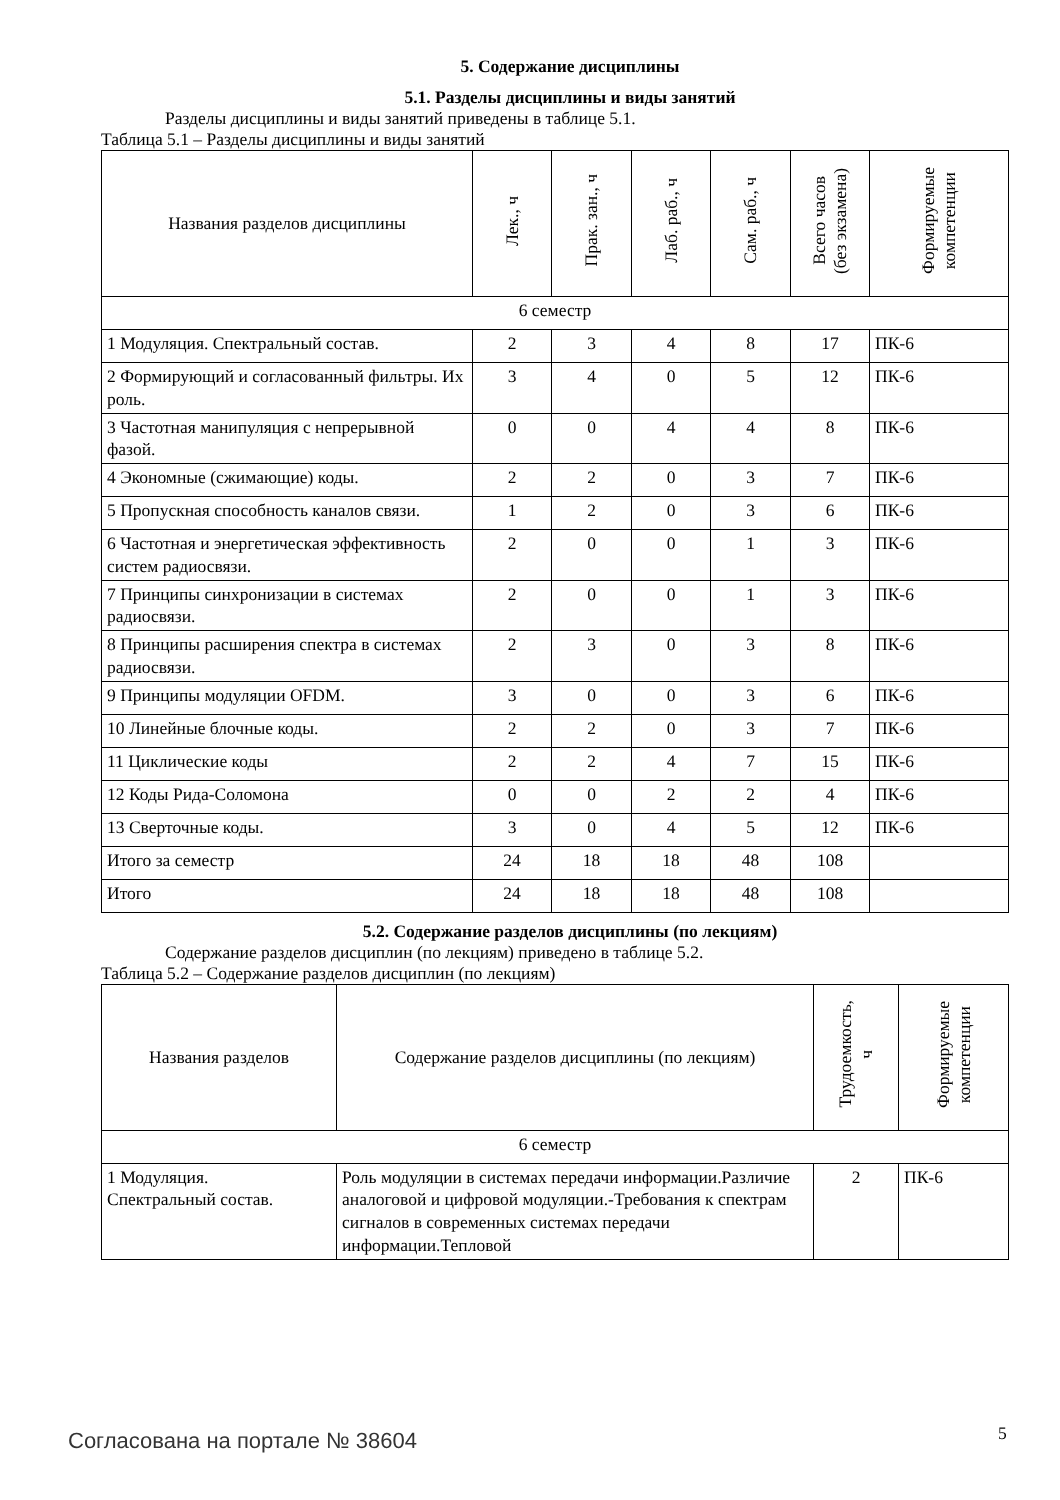5. Содержание дисциплины
5.1. Разделы дисциплины и виды занятий
Разделы дисциплины и виды занятий приведены в таблице 5.1.
Таблица 5.1 – Разделы дисциплины и виды занятий
| Названия разделов дисциплины | Лек., ч | Прак. зан., ч | Лаб. раб., ч | Сам. раб., ч | Всего часов (без экзамена) | Формируемые компетенции |
| --- | --- | --- | --- | --- | --- | --- |
| 6 семестр | | | | | | |
| 1 Модуляция. Спектральный состав. | 2 | 3 | 4 | 8 | 17 | ПК-6 |
| 2 Формирующий и согласованный фильтры. Их роль. | 3 | 4 | 0 | 5 | 12 | ПК-6 |
| 3 Частотная манипуляция с непрерывной фазой. | 0 | 0 | 4 | 4 | 8 | ПК-6 |
| 4 Экономные (сжимающие) коды. | 2 | 2 | 0 | 3 | 7 | ПК-6 |
| 5 Пропускная способность каналов связи. | 1 | 2 | 0 | 3 | 6 | ПК-6 |
| 6 Частотная и энергетическая эффективность систем радиосвязи. | 2 | 0 | 0 | 1 | 3 | ПК-6 |
| 7 Принципы синхронизации в системах радиосвязи. | 2 | 0 | 0 | 1 | 3 | ПК-6 |
| 8 Принципы расширения спектра в системах радиосвязи. | 2 | 3 | 0 | 3 | 8 | ПК-6 |
| 9 Принципы модуляции OFDM. | 3 | 0 | 0 | 3 | 6 | ПК-6 |
| 10 Линейные блочные коды. | 2 | 2 | 0 | 3 | 7 | ПК-6 |
| 11 Циклические коды | 2 | 2 | 4 | 7 | 15 | ПК-6 |
| 12 Коды Рида-Соломона | 0 | 0 | 2 | 2 | 4 | ПК-6 |
| 13 Сверточные коды. | 3 | 0 | 4 | 5 | 12 | ПК-6 |
| Итого за семестр | 24 | 18 | 18 | 48 | 108 | |
| Итого | 24 | 18 | 18 | 48 | 108 | |
5.2. Содержание разделов дисциплины (по лекциям)
Содержание разделов дисциплин (по лекциям) приведено в таблице 5.2.
Таблица 5.2 – Содержание разделов дисциплин (по лекциям)
| Названия разделов | Содержание разделов дисциплины (по лекциям) | Трудоемкость, ч | Формируемые компетенции |
| --- | --- | --- | --- |
| 6 семестр | | | |
| 1 Модуляция. Спектральный состав. | Роль модуляции в системах передачи информации.Различие аналоговой и цифровой модуляции.-Требования к спектрам сигналов в современных системах передачи информации.Тепловой | 2 | ПК-6 |
Согласована на портале № 38604 5